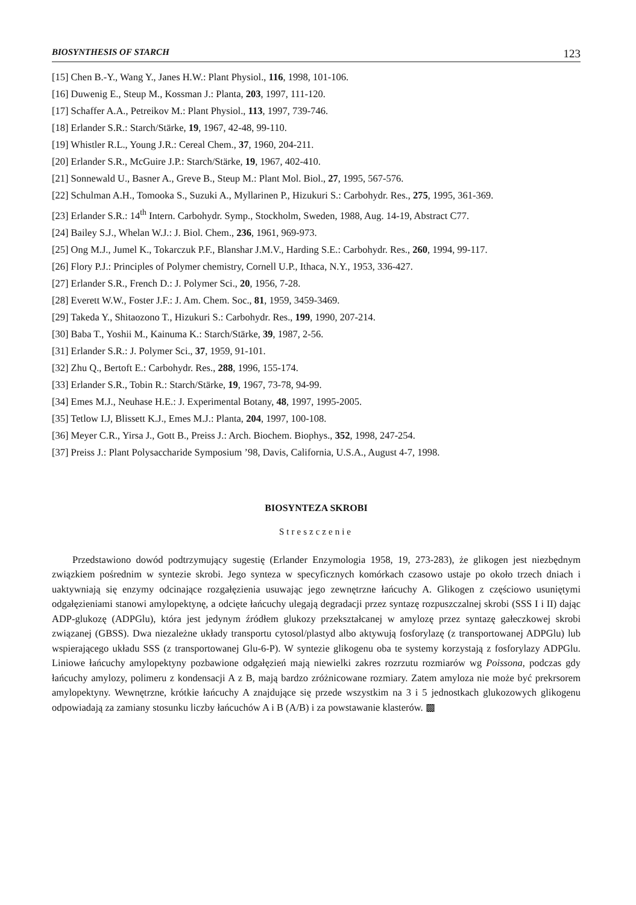BIOSYNTHESIS OF STARCH 123
[15] Chen B.-Y., Wang Y., Janes H.W.: Plant Physiol., 116, 1998, 101-106.
[16] Duwenig E., Steup M., Kossman J.: Planta, 203, 1997, 111-120.
[17] Schaffer A.A., Petreikov M.: Plant Physiol., 113, 1997, 739-746.
[18] Erlander S.R.: Starch/Stärke, 19, 1967, 42-48, 99-110.
[19] Whistler R.L., Young J.R.: Cereal Chem., 37, 1960, 204-211.
[20] Erlander S.R., McGuire J.P.: Starch/Stärke, 19, 1967, 402-410.
[21] Sonnewald U., Basner A., Greve B., Steup M.: Plant Mol. Biol., 27, 1995, 567-576.
[22] Schulman A.H., Tomooka S., Suzuki A., Myllarinen P., Hizukuri S.: Carbohydr. Res., 275, 1995, 361-369.
[23] Erlander S.R.: 14<sup>th</sup> Intern. Carbohydr. Symp., Stockholm, Sweden, 1988, Aug. 14-19, Abstract C77.
[24] Bailey S.J., Whelan W.J.: J. Biol. Chem., 236, 1961, 969-973.
[25] Ong M.J., Jumel K., Tokarczuk P.F., Blanshar J.M.V., Harding S.E.: Carbohydr. Res., 260, 1994, 99-117.
[26] Flory P.J.: Principles of Polymer chemistry, Cornell U.P., Ithaca, N.Y., 1953, 336-427.
[27] Erlander S.R., French D.: J. Polymer Sci., 20, 1956, 7-28.
[28] Everett W.W., Foster J.F.: J. Am. Chem. Soc., 81, 1959, 3459-3469.
[29] Takeda Y., Shitaozono T., Hizukuri S.: Carbohydr. Res., 199, 1990, 207-214.
[30] Baba T., Yoshii M., Kainuma K.: Starch/Stärke, 39, 1987, 2-56.
[31] Erlander S.R.: J. Polymer Sci., 37, 1959, 91-101.
[32] Zhu Q., Bertoft E.: Carbohydr. Res., 288, 1996, 155-174.
[33] Erlander S.R., Tobin R.: Starch/Stärke, 19, 1967, 73-78, 94-99.
[34] Emes M.J., Neuhase H.E.: J. Experimental Botany, 48, 1997, 1995-2005.
[35] Tetlow I.J, Blissett K.J., Emes M.J.: Planta, 204, 1997, 100-108.
[36] Meyer C.R., Yirsa J., Gott B., Preiss J.: Arch. Biochem. Biophys., 352, 1998, 247-254.
[37] Preiss J.: Plant Polysaccharide Symposium ’98, Davis, California, U.S.A., August 4-7, 1998.
BIOSYNTEZA SKROBI
Streszczenie
Przedstawiono dowód podtrzymujący sugestię (Erlander Enzymologia 1958, 19, 273-283), że glikogen jest niezbędnym związkiem pośrednim w syntezie skrobi. Jego synteza w specyficznych komórkach czasowo ustaje po około trzech dniach i uaktywniają się enzymy odcinające rozgałęzienia usuwając jego zewnętrzne łańcuchy A. Glikogen z częściowo usuniętymi odgałęzieniami stanowi amylopektynę, a odcięte łańcuchy ulegają degradacji przez syntazę rozpuszczalnej skrobi (SSS I i II) dając ADP-glukozę (ADPGlu), która jest jedynym źródłem glukozy przekształcanej w amylozę przez syntazę gałeczkowej skrobi związanej (GBSS). Dwa niezależne układy transportu cytosol/plastyd albo aktywują fosforylazę (z transportowanej ADPGlu) lub wspierającego układu SSS (z transportowanej Glu-6-P). W syntezie glikogenu oba te systemy korzystają z fosforylazy ADPGlu. Liniowe łańcuchy amylopektyny pozbawione odgałęzień mają niewielki zakres rozrzutu rozmiarów wg Poissona, podczas gdy łańcuchy amylozy, polimeru z kondensacji A z B, mają bardzo zróżnicowane rozmiary. Zatem amyloza nie może być prekrsorem amylopektyny. Wewnętrzne, krótkie łańcuchy A znajdujące się przede wszystkim na 3 i 5 jednostkach glukozowych glikogenu odpowiadają za zamiany stosunku liczby łańcuchów A i B (A/B) i za powstawanie klasterów. ▩